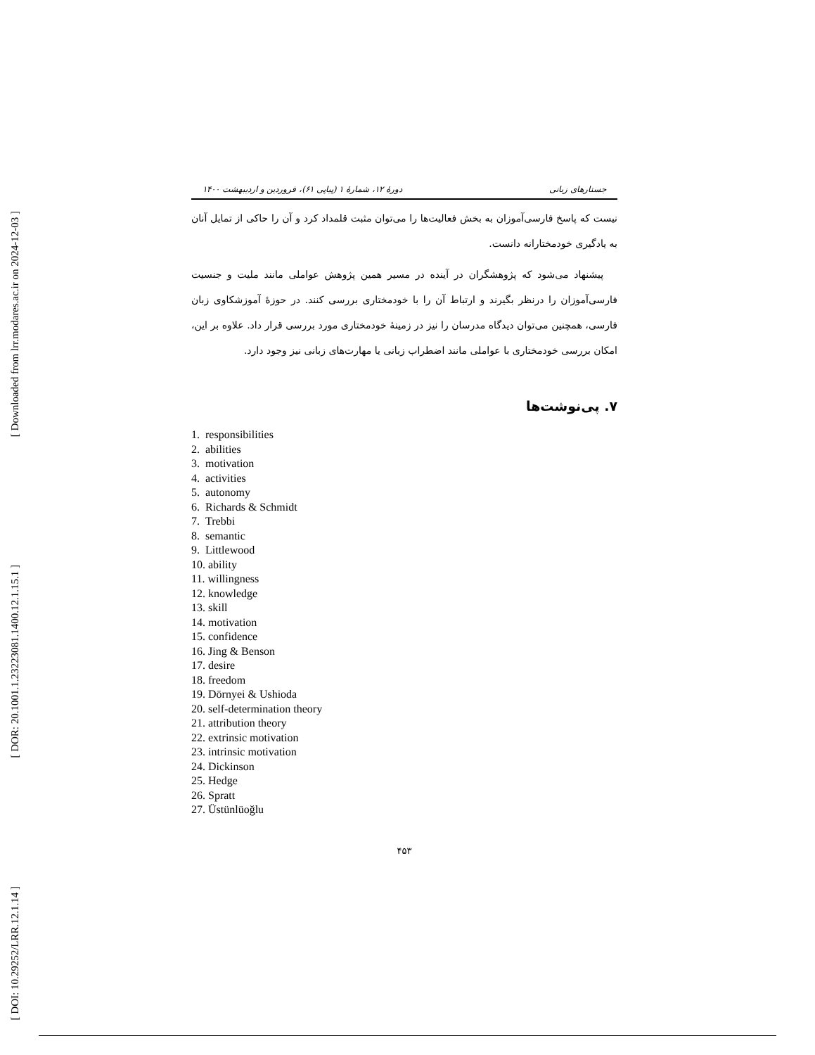[ Downloaded from lrr.modares.ac.ir on 2024-12-03 ]
[ DOR: 20.1001.1.23223081.1400.12.1.15.1 ]
[ DOI: 10.29252/LRR.12.1.14 ]
جستارهای زبانی دورهٔ ۱۲، شمارهٔ ۱ (پیاپی ۶۱)، فروردین و اردیبهشت ۱۴۰۰
نیست که پاسخ فارسی‌آموزان به بخش فعالیت‌ها را می‌توان مثبت قلمداد کرد و آن را حاکی از تمایل آنان به یادگیری خودمختارانه دانست.
پیشنهاد می‌شود که پژوهشگران در آینده در مسیر همین پژوهش عواملی مانند ملیت و جنسیت فارسی‌آموزان را درنظر بگیرند و ارتباط آن را با خودمختاری بررسی کنند. در حوزهٔ آموزشکاوی زبان فارسی، همچنین می‌توان دیدگاه مدرسان را نیز در زمینهٔ خودمختاری مورد بررسی قرار داد. علاوه بر این، امکان بررسی خودمختاری با عواملی مانند اضطراب زبانی یا مهارت‌های زبانی نیز وجود دارد.
۷. پی‌نوشت‌ها
1. responsibilities
2. abilities
3. motivation
4. activities
5. autonomy
6. Richards & Schmidt
7. Trebbi
8. semantic
9. Littlewood
10. ability
11. willingness
12. knowledge
13. skill
14. motivation
15. confidence
16. Jing & Benson
17. desire
18. freedom
19. Dörnyei & Ushioda
20. self-determination theory
21. attribution theory
22. extrinsic motivation
23. intrinsic motivation
24. Dickinson
25. Hedge
26. Spratt
27. Üstünlüoğlu
۴۵۳